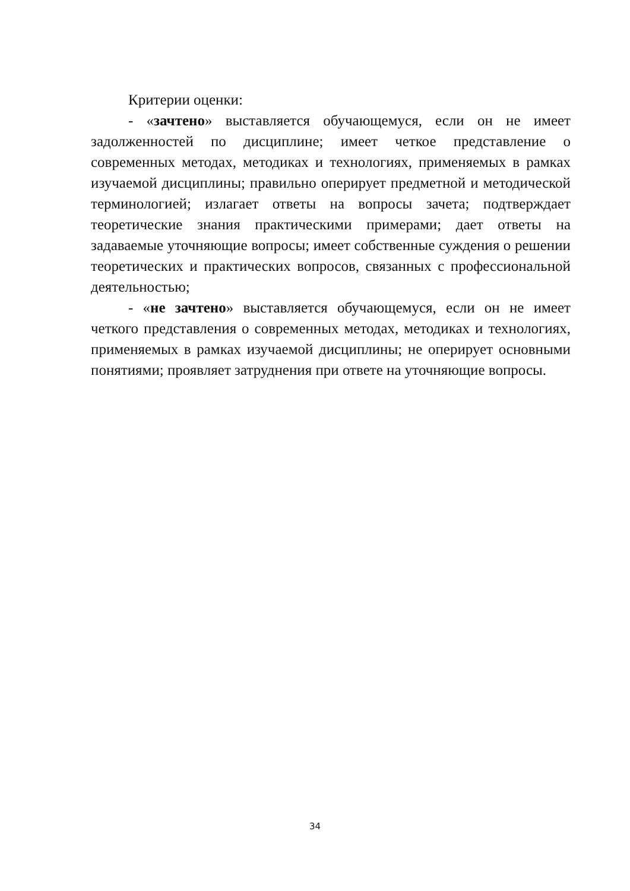Критерии оценки:
- «зачтено» выставляется обучающемуся, если он не имеет задолженностей по дисциплине; имеет четкое представление о современных методах, методиках и технологиях, применяемых в рамках изучаемой дисциплины; правильно оперирует предметной и методической терминологией; излагает ответы на вопросы зачета; подтверждает теоретические знания практическими примерами; дает ответы на задаваемые уточняющие вопросы; имеет собственные суждения о решении теоретических и практических вопросов, связанных с профессиональной деятельностью;
- «не зачтено» выставляется обучающемуся, если он не имеет четкого представления о современных методах, методиках и технологиях, применяемых в рамках изучаемой дисциплины; не оперирует основными понятиями; проявляет затруднения при ответе на уточняющие вопросы.
34